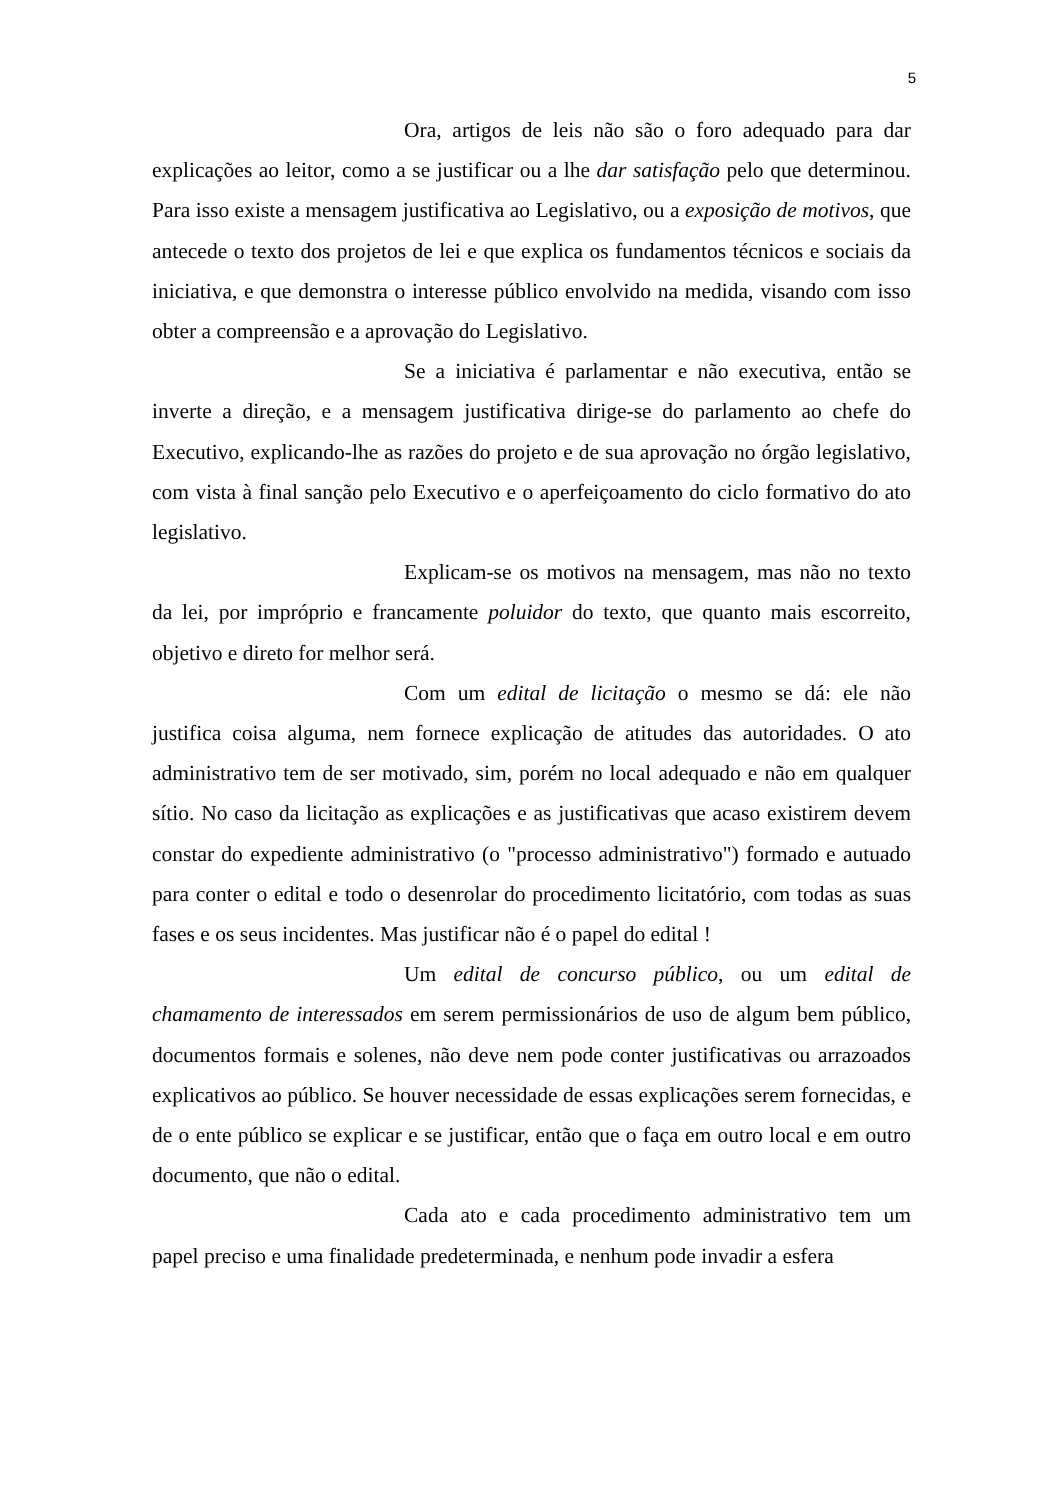5
Ora, artigos de leis não são o foro adequado para dar explicações ao leitor, como a se justificar ou a lhe dar satisfação pelo que determinou. Para isso existe a mensagem justificativa ao Legislativo, ou a exposição de motivos, que antecede o texto dos projetos de lei e que explica os fundamentos técnicos e sociais da iniciativa, e que demonstra o interesse público envolvido na medida, visando com isso obter a compreensão e a aprovação do Legislativo.
Se a iniciativa é parlamentar e não executiva, então se inverte a direção, e a mensagem justificativa dirige-se do parlamento ao chefe do Executivo, explicando-lhe as razões do projeto e de sua aprovação no órgão legislativo, com vista à final sanção pelo Executivo e o aperfeiçoamento do ciclo formativo do ato legislativo.
Explicam-se os motivos na mensagem, mas não no texto da lei, por impróprio e francamente poluidor do texto, que quanto mais escorreito, objetivo e direto for melhor será.
Com um edital de licitação o mesmo se dá: ele não justifica coisa alguma, nem fornece explicação de atitudes das autoridades. O ato administrativo tem de ser motivado, sim, porém no local adequado e não em qualquer sítio. No caso da licitação as explicações e as justificativas que acaso existirem devem constar do expediente administrativo (o "processo administrativo") formado e autuado para conter o edital e todo o desenrolar do procedimento licitatório, com todas as suas fases e os seus incidentes. Mas justificar não é o papel do edital !
Um edital de concurso público, ou um edital de chamamento de interessados em serem permissionários de uso de algum bem público, documentos formais e solenes, não deve nem pode conter justificativas ou arrazoados explicativos ao público. Se houver necessidade de essas explicações serem fornecidas, e de o ente público se explicar e se justificar, então que o faça em outro local e em outro documento, que não o edital.
Cada ato e cada procedimento administrativo tem um papel preciso e uma finalidade predeterminada, e nenhum pode invadir a esfera